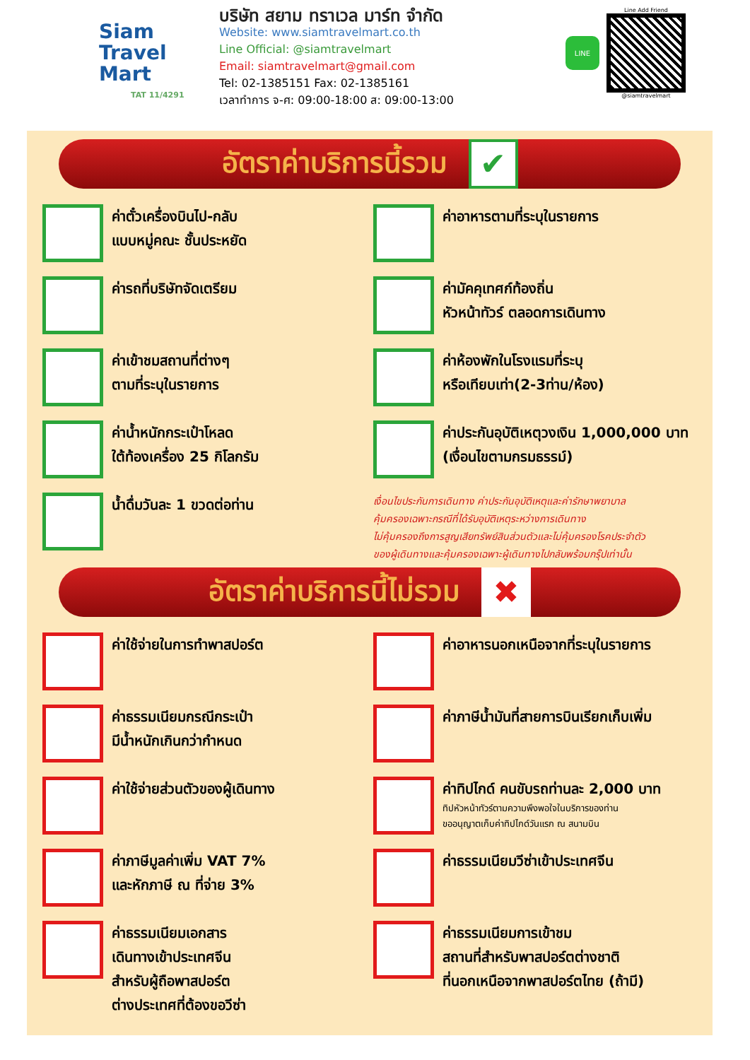Siam
Travel Mart
TAT 11/4291
บริษัท สยาม ทราเวล มาร์ท จำกัด
Website: www.siamtravelmart.co.th
Line Official: @siamtravelmart
Email: siamtravelmart@gmail.com
Tel: 02-1385151 Fax: 02-1385161
เวลาทำการ จ-ศ: 09:00-18:00 ส: 09:00-13:00
LINE
Line Add Friend
@siamtravelmart
อัตราค่าบริการนี้รวม ✔
ค่าตั๋วเครื่องบินไป-กลับ
แบบหมู่คณะ ชั้นประหยัด
ค่าอาหารตามที่ระบุในรายการ
ค่ารถที่บริษัทจัดเตรียม
ค่ามัคคุเทศก์ท้องถิ่น
หัวหน้าทัวร์ ตลอดการเดินทาง
ค่าเข้าชมสถานที่ต่างๆ
ตามที่ระบุในรายการ
ค่าห้องพักในโรงแรมที่ระบุ
หรือเทียบเท่า(2-3ท่าน/ห้อง)
ค่าน้ำหนักกระเป๋าโหลด
ใต้ท้องเครื่อง 25 กิโลกรัม
ค่าประกันอุบัติเหตุวงเงิน 1,000,000 บาท
(เงื่อนไขตามกรมธรรม์)
น้ำดื่มวันละ 1 ขวดต่อท่าน
เงื่อนไขประกันการเดินทาง ค่าประกันอุบัติเหตุและค่ารักษาพยาบาล
คุ้มครองเฉพาะกรณีที่ได้รับอุบัติเหตุระหว่างการเดินทาง
ไม่คุ้มครองถึงการสูญเสียทรัพย์สินส่วนตัวและไม่คุ้มครองโรคประจำตัว
ของผู้เดินทางและคุ้มครองเฉพาะผู้เดินทางไปกลับพร้อมกรุ๊ปเท่านั้น
อัตราค่าบริการนี้ไม่รวม ✖
ค่าใช้จ่ายในการทำพาสปอร์ต
ค่าอาหารนอกเหนือจากที่ระบุในรายการ
ค่าธรรมเนียมกรณีกระเป๋า
มีน้ำหนักเกินกว่ากำหนด
ค่าภาษีน้ำมันที่สายการบินเรียกเก็บเพิ่ม
ค่าใช้จ่ายส่วนตัวของผู้เดินทาง
ค่าทิปไกด์ คนขับรถท่านละ 2,000 บาท
ทิปหัวหน้าทัวร์ตามความพึงพอใจในบริการของท่าน
ขออนุญาตเก็บค่าทิปไกด์วันแรก ณ สนามบิน
ค่าภาษีมูลค่าเพิ่ม VAT 7%
และหักภาษี ณ ที่จ่าย 3%
ค่าธรรมเนียมวีซ่าเข้าประเทศจีน
ค่าธรรมเนียมเอกสาร
เดินทางเข้าประเทศจีน
สำหรับผู้ถือพาสปอร์ต
ต่างประเทศที่ต้องขอวีซ่า
ค่าธรรมเนียมการเข้าชม
สถานที่สำหรับพาสปอร์ตต่างชาติ
ที่นอกเหนือจากพาสปอร์ตไทย (ถ้ามี)